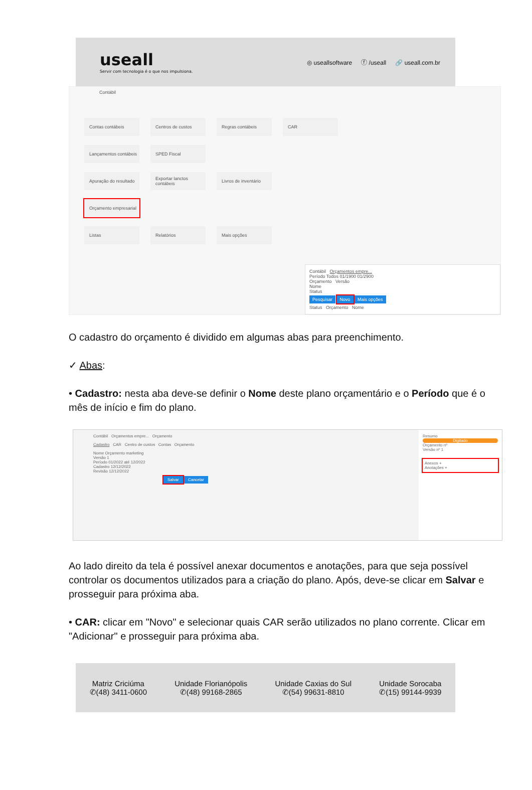useall
Servir com tecnologia é o que nos impulsiona.
◎ useallsoftware ⓕ /useall 🔗 useall.com.br
Contábil
Contas contábeis
Centros de custos
Regras contábeis
CAR
Lançamentos contábeis
SPED Fiscal
Apuração do resultado
Exportar lanctos contábeis
Livros de inventário
Orçamento empresarial
Listas
Relatórios
Mais opções
Contábil Orçamentos empre...
Período Todos 01/1900 01/2900
Orçamento Versão
Nome
Status
Pesquisar Novo Mais opções
Status Orçamento Nome
O cadastro do orçamento é dividido em algumas abas para preenchimento.
✓ Abas:
• Cadastro: nesta aba deve-se definir o Nome deste plano orçamentário e o Período que é o mês de início e fim do plano.
Contábil Orçamentos empre... Orçamento
Cadastro CAR Centro de custos Contas Orçamento
Nome Orçamento marketing
Versão 1
Período 01/2022 até 12/2022
Cadastro 12/12/2022
Revisão 12/12/2022
Salvar Cancelar
Resumo
Digitado
Orçamento nº
Versão nº 1
Anexos +
Anotações +
Ao lado direito da tela é possível anexar documentos e anotações, para que seja possível controlar os documentos utilizados para a criação do plano. Após, deve-se clicar em Salvar e prosseguir para próxima aba.
• CAR: clicar em "Novo" e selecionar quais CAR serão utilizados no plano corrente. Clicar em "Adicionar" e prosseguir para próxima aba.
Matriz Criciúma
✆(48) 3411-0600
Unidade Florianópolis
✆(48) 99168-2865
Unidade Caxias do Sul
✆(54) 99631-8810
Unidade Sorocaba
✆(15) 99144-9939